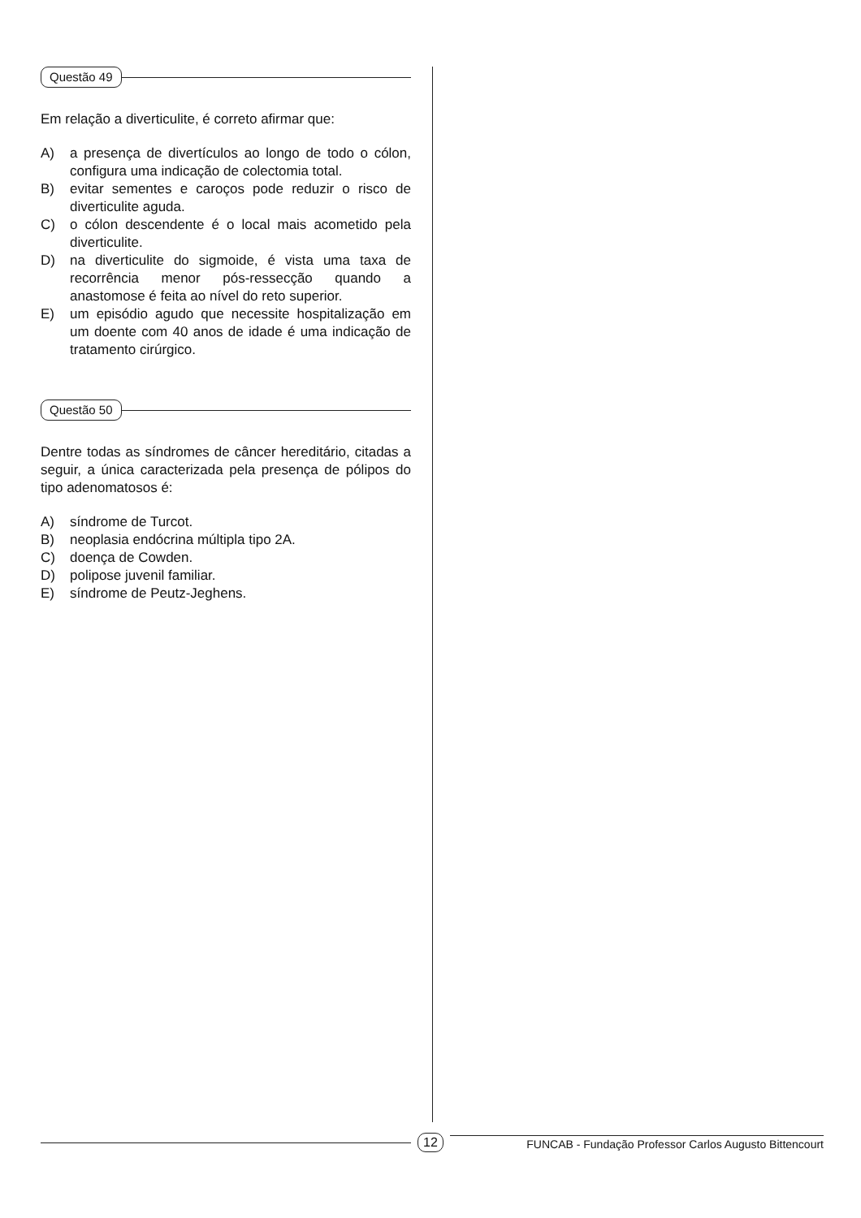Questão 49
Em relação a diverticulite, é correto afirmar que:
A) a presença de divertículos ao longo de todo o cólon, configura uma indicação de colectomia total.
B) evitar sementes e caroços pode reduzir o risco de diverticulite aguda.
C) o cólon descendente é o local mais acometido pela diverticulite.
D) na diverticulite do sigmoide, é vista uma taxa de recorrência menor pós-ressecção quando a anastomose é feita ao nível do reto superior.
E) um episódio agudo que necessite hospitalização em um doente com 40 anos de idade é uma indicação de tratamento cirúrgico.
Questão 50
Dentre todas as síndromes de câncer hereditário, citadas a seguir, a única caracterizada pela presença de pólipos do tipo adenomatosos é:
A) síndrome de Turcot.
B) neoplasia endócrina múltipla tipo 2A.
C) doença de Cowden.
D) polipose juvenil familiar.
E) síndrome de Peutz-Jeghens.
12
FUNCAB - Fundação Professor Carlos Augusto Bittencourt